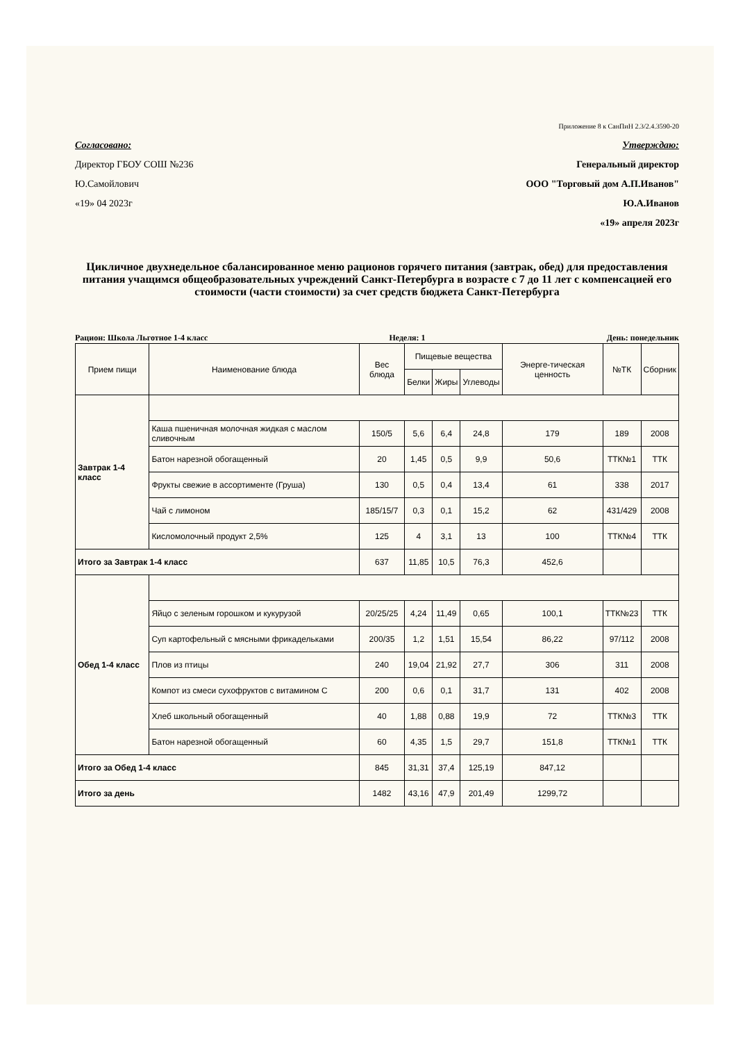Приложение 8 к СанПиН 2.3/2.4.3590-20
Согласовано:
Директор ГБОУ СОШ №236
Ю.Самойлович
«19» 04 2023г
Утверждаю:
Генеральный директор
ООО "Торговый дом А.П.Иванов"
Ю.А.Иванов
«19» апреля 2023г
Цикличное двухнедельное сбалансированное меню рационов горячего питания (завтрак, обед) для предоставления питания учащимся общеобразовательных учреждений Санкт-Петербурга в возрасте с 7 до 11 лет с компенсацией его стоимости (части стоимости) за счет средств бюджета Санкт-Петербурга
Рацион: Школа Льготное 1-4 класс Неделя: 1 День: понедельник
| Прием пищи | Наименование блюда | Вес блюда | Пищевые вещества | | | Энерге-тическая ценность | №ТК | Сборник |
| --- | --- | --- | --- | --- | --- | --- | --- | --- |
| | | | Белки | Жиры | Углеводы | | | |
| Завтрак 1-4 класс | | | | | | | | |
| | Каша пшеничная молочная жидкая с маслом сливочным | 150/5 | 5,6 | 6,4 | 24,8 | 179 | 189 | 2008 |
| | Батон нарезной обогащенный | 20 | 1,45 | 0,5 | 9,9 | 50,6 | ТТК№1 | ТТК |
| | Фрукты свежие в ассортименте (Груша) | 130 | 0,5 | 0,4 | 13,4 | 61 | 338 | 2017 |
| | Чай с лимоном | 185/15/7 | 0,3 | 0,1 | 15,2 | 62 | 431/429 | 2008 |
| | Кисломолочный продукт 2,5% | 125 | 4 | 3,1 | 13 | 100 | ТТК№4 | ТТК |
| Итого за Завтрак 1-4 класс | | 637 | 11,85 | 10,5 | 76,3 | 452,6 | | |
| Обед 1-4 класс | | | | | | | | |
| | Яйцо с зеленым горошком и кукурузой | 20/25/25 | 4,24 | 11,49 | 0,65 | 100,1 | ТТК№23 | ТТК |
| | Суп картофельный с мясными фрикадельками | 200/35 | 1,2 | 1,51 | 15,54 | 86,22 | 97/112 | 2008 |
| | Плов из птицы | 240 | 19,04 | 21,92 | 27,7 | 306 | 311 | 2008 |
| | Компот из смеси сухофруктов с витамином С | 200 | 0,6 | 0,1 | 31,7 | 131 | 402 | 2008 |
| | Хлеб школьный обогащенный | 40 | 1,88 | 0,88 | 19,9 | 72 | ТТК№3 | ТТК |
| | Батон нарезной обогащенный | 60 | 4,35 | 1,5 | 29,7 | 151,8 | ТТК№1 | ТТК |
| Итого за Обед 1-4 класс | | 845 | 31,31 | 37,4 | 125,19 | 847,12 | | |
| Итого за день | | 1482 | 43,16 | 47,9 | 201,49 | 1299,72 | | |